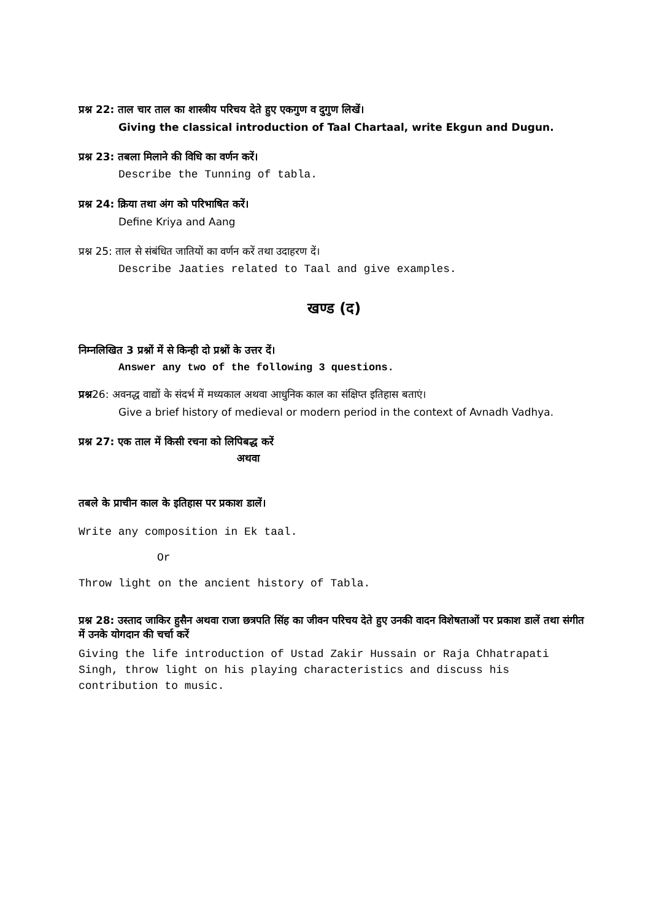प्रश्न 22: ताल चार ताल का शास्त्रीय परिचय देते हुए एकगुण व दुगुण लिखें।
Giving the classical introduction of Taal Chartaal, write Ekgun and Dugun.
प्रश्न 23: तबला मिलाने की विधि का वर्णन करें।
Describe the Tunning of tabla.
प्रश्न 24: क्रिया तथा अंग को परिभाषित करें।
Define Kriya and Aang
प्रश्न 25: ताल से संबंधित जातियों का वर्णन करें तथा उदाहरण दें।
Describe Jaaties related to Taal and give examples.
खण्ड (द)
निम्नलिखित 3 प्रश्नों में से किन्ही दो प्रश्नों के उत्तर दें।
Answer any two of the following 3 questions.
प्रश्न26: अवनद्ध वाद्यों के संदर्भ में मध्यकाल अथवा आधुनिक काल का संक्षिप्त इतिहास बताएं।
Give a brief history of medieval or modern period in the context of Avnadh Vadhya.
प्रश्न 27: एक ताल में किसी रचना को लिपिबद्ध करें
अथवा
तबले के प्राचीन काल के इतिहास पर प्रकाश डालें।
Write any composition in Ek taal.
Or
Throw light on the ancient history of Tabla.
प्रश्न 28: उस्ताद जाकिर हुसैन अथवा राजा छत्रपति सिंह का जीवन परिचय देते हुए उनकी वादन विशेषताओं पर प्रकाश डालें तथा संगीत में उनके योगदान की चर्चा करें
Giving the life introduction of Ustad Zakir Hussain or Raja Chhatrapati Singh, throw light on his playing characteristics and discuss his contribution to music.